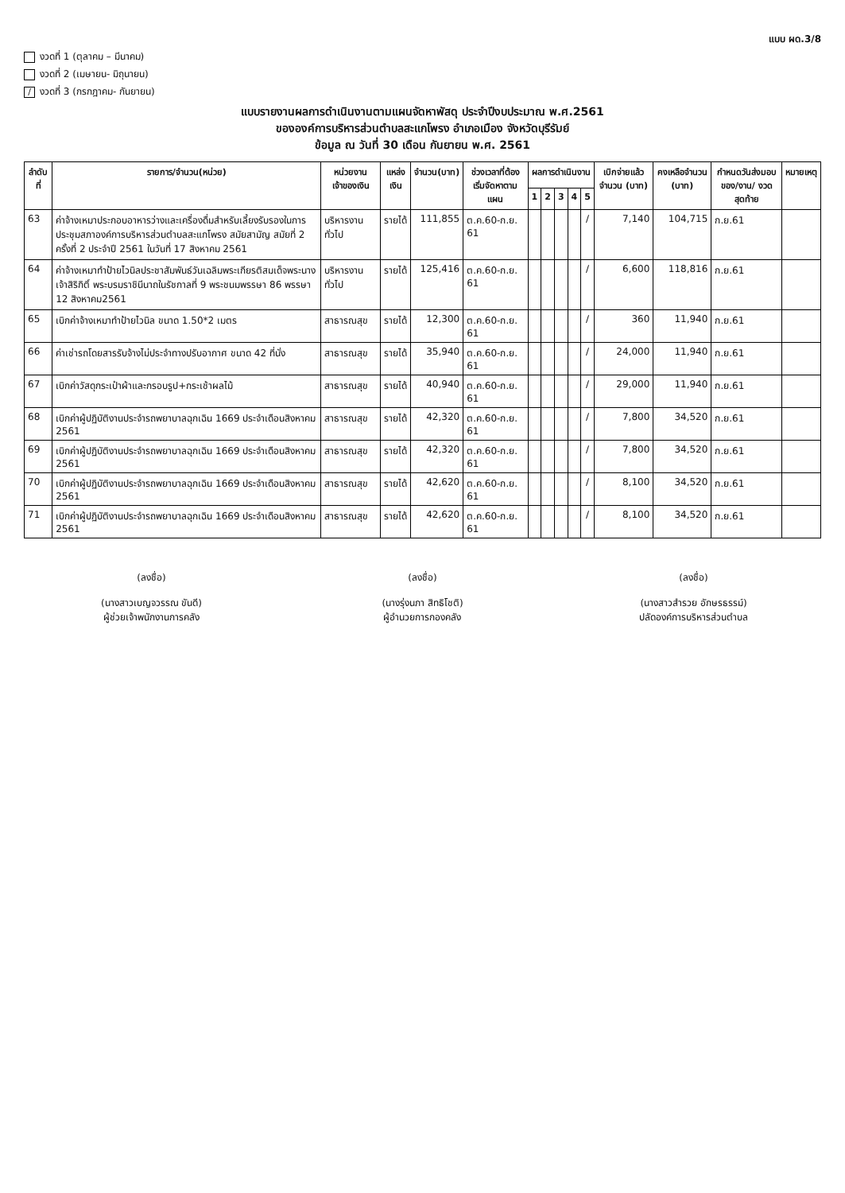แบบ ผด.3/8
งวดที่ 1 (ตุลาคม – มีนาคม)
งวดที่ 2 (เมษายน- มิถุนายน)
/ งวดที่ 3 (กรกฎาคม- กันยายน)
แบบรายงานผลการดำเนินงานตามแผนจัดหาพัสดุ ประจำปีงบประมาณ พ.ศ.2561
ขององค์การบริหารส่วนตำบลสะแกโพรง อำเภอเมือง จังหวัดบุรีรัมย์
ข้อมูล ณ วันที่ 30 เดือน กันยายน พ.ศ. 2561
| ลำดับที่ | รายการ/จำนวน(หน่วย) | หน่วยงานเจ้าของเงิน | แหล่งเงิน | จำนวน(บาท) | ช่วงเวลาที่ต้องเริ่มจัดหาตามแผน | ผลการดำเนินงาน | | | | | เบิกจ่ายแล้ว จำนวน (บาท) | คงเหลือจำนวน (บาท) | กำหนดวันส่งมอบของ/งาน/ งวดสุดท้าย | หมายเหตุ |
| --- | --- | --- | --- | --- | --- | --- | --- | --- | --- | --- | --- | --- | --- | --- |
| | | | | | | 1 | 2 | 3 | 4 | 5 | | | | |
| 63 | ค่าจ้างเหมาประกอบอาหารว่างและเครื่องดื่มสำหรับเลี้ยงรับรองในการประชุมสภาองค์การบริหารส่วนตำบลสะแกโพรง สมัยสามัญ สมัยที่ 2 ครั้งที่ 2 ประจำปี 2561 ในวันที่ 17 สิงหาคม 2561 | บริหารงานทั่วไป | รายได้ | 111,855 | ต.ค.60-ก.ย. 61 | | | | | / | 7,140 | 104,715 | ก.ย.61 | |
| 64 | ค่าจ้างเหมาทำป้ายไวนิลประชาสัมพันธ์วันเฉลิมพระเกียรติสมเด็จพระนางเจ้าสิริกิติ์ พระบรมราชินีนาถในรัชกาลที่ 9 พระชนมพรรษา 86 พรรษา 12 สิงหาคม2561 | บริหารงานทั่วไป | รายได้ | 125,416 | ต.ค.60-ก.ย. 61 | | | | | / | 6,600 | 118,816 | ก.ย.61 | |
| 65 | เบิกค่าจ้างเหมาทำป้ายไวนิล ขนาด 1.50*2 เมตร | สาธารณสุข | รายได้ | 12,300 | ต.ค.60-ก.ย. 61 | | | | | / | 360 | 11,940 | ก.ย.61 | |
| 66 | ค่าเช่ารถโดยสารรับจ้างไม่ประจำทางปรับอากาศ ขนาด 42 ที่นั่ง | สาธารณสุข | รายได้ | 35,940 | ต.ค.60-ก.ย. 61 | | | | | / | 24,000 | 11,940 | ก.ย.61 | |
| 67 | เบิกค่าวัสดุกระเป๋าผ้าและกรอบรูป+กระเช้าผลไม้ | สาธารณสุข | รายได้ | 40,940 | ต.ค.60-ก.ย. 61 | | | | | / | 29,000 | 11,940 | ก.ย.61 | |
| 68 | เบิกค่าผู้ปฏิบัติงานประจำรถพยาบาลฉุกเฉิน 1669 ประจำเดือนสิงหาคม 2561 | สาธารณสุข | รายได้ | 42,320 | ต.ค.60-ก.ย. 61 | | | | | / | 7,800 | 34,520 | ก.ย.61 | |
| 69 | เบิกค่าผู้ปฏิบัติงานประจำรถพยาบาลฉุกเฉิน 1669 ประจำเดือนสิงหาคม 2561 | สาธารณสุข | รายได้ | 42,320 | ต.ค.60-ก.ย. 61 | | | | | / | 7,800 | 34,520 | ก.ย.61 | |
| 70 | เบิกค่าผู้ปฏิบัติงานประจำรถพยาบาลฉุกเฉิน 1669 ประจำเดือนสิงหาคม 2561 | สาธารณสุข | รายได้ | 42,620 | ต.ค.60-ก.ย. 61 | | | | | / | 8,100 | 34,520 | ก.ย.61 | |
| 71 | เบิกค่าผู้ปฏิบัติงานประจำรถพยาบาลฉุกเฉิน 1669 ประจำเดือนสิงหาคม 2561 | สาธารณสุข | รายได้ | 42,620 | ต.ค.60-ก.ย. 61 | | | | | / | 8,100 | 34,520 | ก.ย.61 | |
(ลงชื่อ)
(นางสาวเบญจวรรณ ขันดี)
ผู้ช่วยเจ้าพนักงานการคลัง
(ลงชื่อ)
(นางรุ่งนภา สิทธิโชติ)
ผู้อำนวยการกองคลัง
(ลงชื่อ)
(นางสาวสำรวย อักษรธรรม์)
ปลัดองค์การบริหารส่วนตำบล